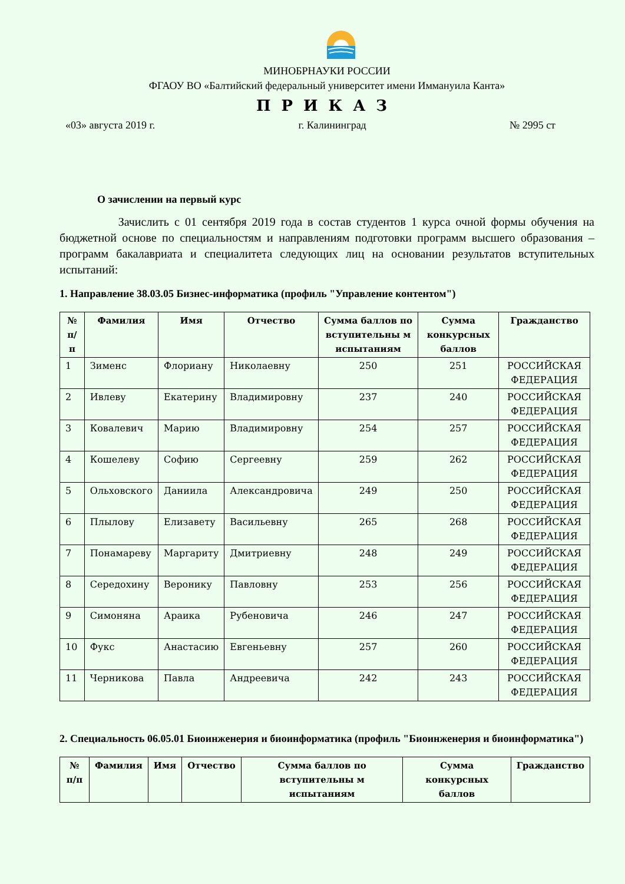МИНОБРНАУКИ РОССИИ
ФГАОУ ВО «Балтийский федеральный университет имени Иммануила Канта»
ПРИКАЗ
«03» августа 2019 г. г. Калининград № 2995 ст
О зачислении на первый курс
Зачислить с 01 сентября 2019 года в состав студентов 1 курса очной формы обучения на бюджетной основе по специальностям и направлениям подготовки программ высшего образования – программ бакалавриата и специалитета следующих лиц на основании результатов вступительных испытаний:
1. Направление 38.03.05 Бизнес-информатика (профиль "Управление контентом")
| № п/п | Фамилия | Имя | Отчество | Сумма баллов по вступительны м испытаниям | Сумма конкурсных баллов | Гражданство |
| --- | --- | --- | --- | --- | --- | --- |
| 1 | Зименс | Флориану | Николаевну | 250 | 251 | РОССИЙСКАЯ ФЕДЕРАЦИЯ |
| 2 | Ивлеву | Екатерину | Владимировну | 237 | 240 | РОССИЙСКАЯ ФЕДЕРАЦИЯ |
| 3 | Ковалевич | Марию | Владимировну | 254 | 257 | РОССИЙСКАЯ ФЕДЕРАЦИЯ |
| 4 | Кошелеву | Софию | Сергеевну | 259 | 262 | РОССИЙСКАЯ ФЕДЕРАЦИЯ |
| 5 | Ольховского | Даниила | Александровича | 249 | 250 | РОССИЙСКАЯ ФЕДЕРАЦИЯ |
| 6 | Плылову | Елизавету | Васильевну | 265 | 268 | РОССИЙСКАЯ ФЕДЕРАЦИЯ |
| 7 | Понамареву | Маргариту | Дмитриевну | 248 | 249 | РОССИЙСКАЯ ФЕДЕРАЦИЯ |
| 8 | Середохину | Веронику | Павловну | 253 | 256 | РОССИЙСКАЯ ФЕДЕРАЦИЯ |
| 9 | Симоняна | Араика | Рубеновича | 246 | 247 | РОССИЙСКАЯ ФЕДЕРАЦИЯ |
| 10 | Фукс | Анастасию | Евгеньевну | 257 | 260 | РОССИЙСКАЯ ФЕДЕРАЦИЯ |
| 11 | Черникова | Павла | Андреевича | 242 | 243 | РОССИЙСКАЯ ФЕДЕРАЦИЯ |
2. Специальность 06.05.01 Биоинженерия и биоинформатика (профиль "Биоинженерия и биоинформатика")
| № п/п | Фамилия | Имя | Отчество | Сумма баллов по вступительны м испытаниям | Сумма конкурсных баллов | Гражданство |
| --- | --- | --- | --- | --- | --- | --- |